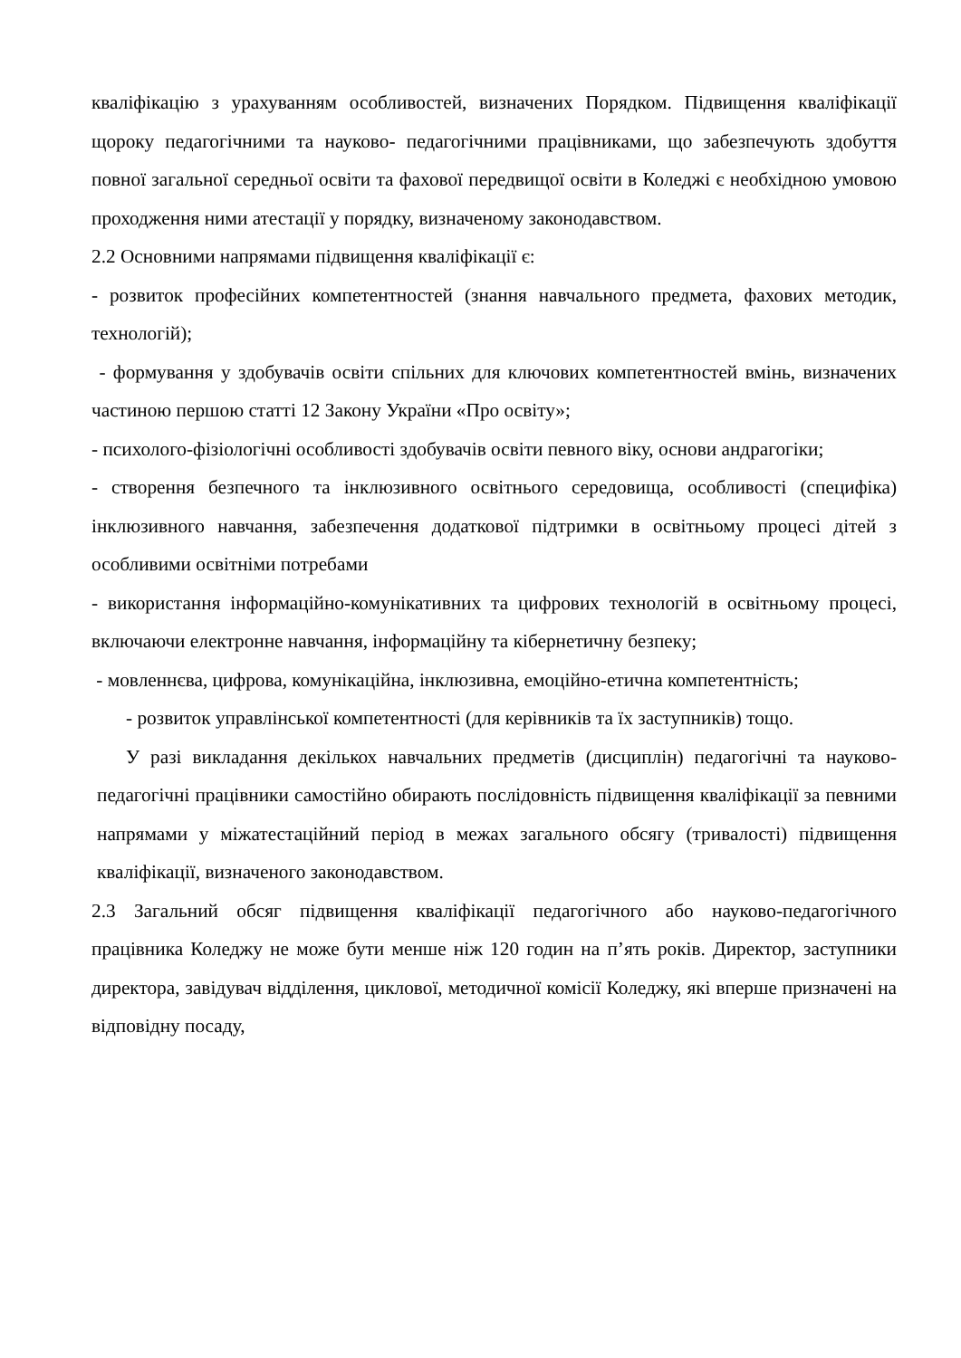кваліфікацію з урахуванням особливостей, визначених Порядком. Підвищення кваліфікації щороку педагогічними та науково- педагогічними працівниками, що забезпечують здобуття повної загальної середньої освіти та фахової передвищої освіти в Коледжі є необхідною умовою проходження ними атестації у порядку, визначеному законодавством.
2.2 Основними напрямами підвищення кваліфікації є:
- розвиток професійних компетентностей (знання навчального предмета, фахових методик, технологій);
- формування у здобувачів освіти спільних для ключових компетентностей вмінь, визначених частиною першою статті 12 Закону України «Про освіту»;
- психолого-фізіологічні особливості здобувачів освіти певного віку, основи андрагогіки;
- створення безпечного та інклюзивного освітнього середовища, особливості (специфіка) інклюзивного навчання, забезпечення додаткової підтримки в освітньому процесі дітей з особливими освітніми потребами
- використання інформаційно-комунікативних та цифрових технологій в освітньому процесі, включаючи електронне навчання, інформаційну та кібернетичну безпеку;
- мовленнєва, цифрова, комунікаційна, інклюзивна, емоційно-етична компетентність;
- розвиток управлінської компетентності (для керівників та їх заступників) тощо.
У разі викладання декількох навчальних предметів (дисциплін) педагогічні та науково-педагогічні працівники самостійно обирають послідовність підвищення кваліфікації за певними напрямами у міжатестаційний період в межах загального обсягу (тривалості) підвищення кваліфікації, визначеного законодавством.
2.3 Загальний обсяг підвищення кваліфікації педагогічного або науково-педагогічного працівника Коледжу не може бути менше ніж 120 годин на п’ять років. Директор, заступники директора, завідувач відділення, циклової, методичної комісії Коледжу, які вперше призначені на відповідну посаду,